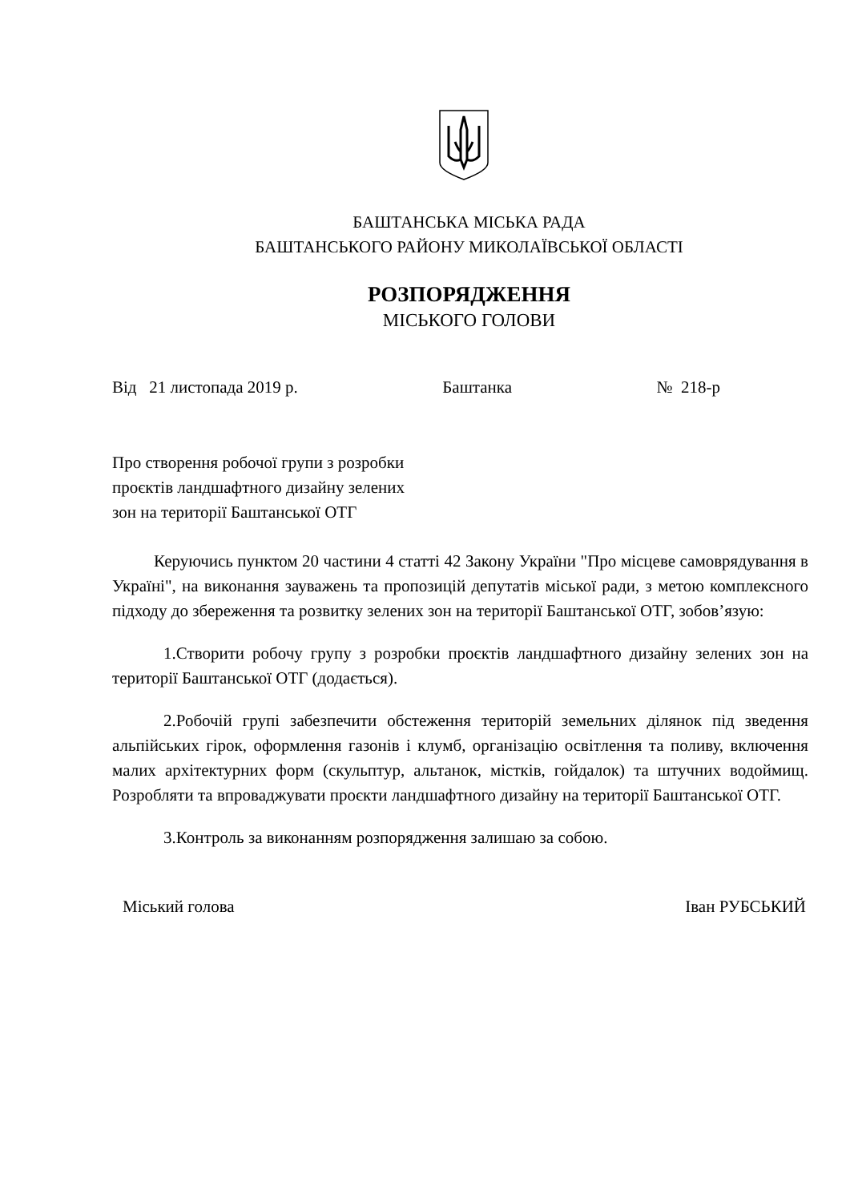БАШТАНСЬКА МІСЬКА РАДА
БАШТАНСЬКОГО РАЙОНУ МИКОЛАЇВСЬКОЇ ОБЛАСТІ
РОЗПОРЯДЖЕННЯ
МІСЬКОГО ГОЛОВИ
Від 21 листопада 2019 р. Баштанка № 218-р
Про створення робочої групи з розробки
проєктів ландшафтного дизайну зелених
зон на території Баштанської ОТГ
Керуючись пунктом 20 частини 4 статті 42 Закону України "Про місцеве самоврядування в Україні", на виконання зауважень та пропозицій депутатів міської ради, з метою комплексного підходу до збереження та розвитку зелених зон на території Баштанської ОТГ, зобов’язую:
1.Створити робочу групу з розробки проєктів ландшафтного дизайну зелених зон на території Баштанської ОТГ (додається).
2.Робочій групі забезпечити обстеження територій земельних ділянок під зведення альпійських гірок, оформлення газонів і клумб, організацію освітлення та поливу, включення малих архітектурних форм (скульптур, альтанок, містків, гойдалок) та штучних водоймищ. Розробляти та впроваджувати проєкти ландшафтного дизайну на території Баштанської ОТГ.
3.Контроль за виконанням розпорядження залишаю за собою.
Міський голова Іван РУБСЬКИЙ